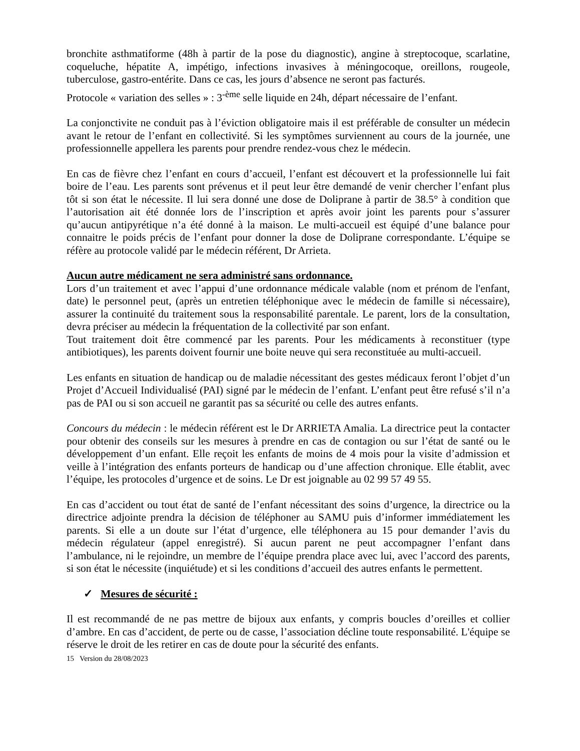bronchite asthmatiforme (48h à partir de la pose du diagnostic), angine à streptocoque, scarlatine, coqueluche, hépatite A, impétigo, infections invasives à méningocoque, oreillons, rougeole, tuberculose, gastro-entérite. Dans ce cas, les jours d’absence ne seront pas facturés.
Protocole « variation des selles » : 3<sup>-ème</sup> selle liquide en 24h, départ nécessaire de l’enfant.
La conjonctivite ne conduit pas à l’éviction obligatoire mais il est préférable de consulter un médecin avant le retour de l’enfant en collectivité. Si les symptômes surviennent au cours de la journée, une professionnelle appellera les parents pour prendre rendez-vous chez le médecin.
En cas de fièvre chez l’enfant en cours d’accueil, l’enfant est découvert et la professionnelle lui fait boire de l’eau. Les parents sont prévenus et il peut leur être demandé de venir chercher l’enfant plus tôt si son état le nécessite. Il lui sera donné une dose de Doliprane à partir de 38.5° à condition que l’autorisation ait été donnée lors de l’inscription et après avoir joint les parents pour s’assurer qu’aucun antipyrétique n’a été donné à la maison. Le multi-accueil est équipé d’une balance pour connaitre le poids précis de l’enfant pour donner la dose de Doliprane correspondante. L’équipe se réfère au protocole validé par le médecin référent, Dr Arrieta.
Aucun autre médicament ne sera administré sans ordonnance.
Lors d’un traitement et avec l’appui d’une ordonnance médicale valable (nom et prénom de l'enfant, date) le personnel peut, (après un entretien téléphonique avec le médecin de famille si nécessaire), assurer la continuité du traitement sous la responsabilité parentale. Le parent, lors de la consultation, devra préciser au médecin la fréquentation de la collectivité par son enfant.
Tout traitement doit être commencé par les parents. Pour les médicaments à reconstituer (type antibiotiques), les parents doivent fournir une boite neuve qui sera reconstituée au multi-accueil.
Les enfants en situation de handicap ou de maladie nécessitant des gestes médicaux feront l’objet d’un Projet d’Accueil Individualisé (PAI) signé par le médecin de l’enfant. L’enfant peut être refusé s’il n’a pas de PAI ou si son accueil ne garantit pas sa sécurité ou celle des autres enfants.
Concours du médecin : le médecin référent est le Dr ARRIETA Amalia. La directrice peut la contacter pour obtenir des conseils sur les mesures à prendre en cas de contagion ou sur l’état de santé ou le développement d’un enfant. Elle reçoit les enfants de moins de 4 mois pour la visite d’admission et veille à l’intégration des enfants porteurs de handicap ou d’une affection chronique. Elle établit, avec l’équipe, les protocoles d’urgence et de soins. Le Dr est joignable au 02 99 57 49 55.
En cas d’accident ou tout état de santé de l’enfant nécessitant des soins d’urgence, la directrice ou la directrice adjointe prendra la décision de téléphoner au SAMU puis d’informer immédiatement les parents. Si elle a un doute sur l’état d’urgence, elle téléphonera au 15 pour demander l’avis du médecin régulateur (appel enregistré). Si aucun parent ne peut accompagner l’enfant dans l’ambulance, ni le rejoindre, un membre de l’équipe prendra place avec lui, avec l’accord des parents, si son état le nécessite (inquiétude) et si les conditions d’accueil des autres enfants le permettent.
✓ Mesures de sécurité :
Il est recommandé de ne pas mettre de bijoux aux enfants, y compris boucles d’oreilles et collier d’ambre. En cas d’accident, de perte ou de casse, l’association décline toute responsabilité. L'équipe se réserve le droit de les retirer en cas de doute pour la sécurité des enfants.
15 Version du 28/08/2023